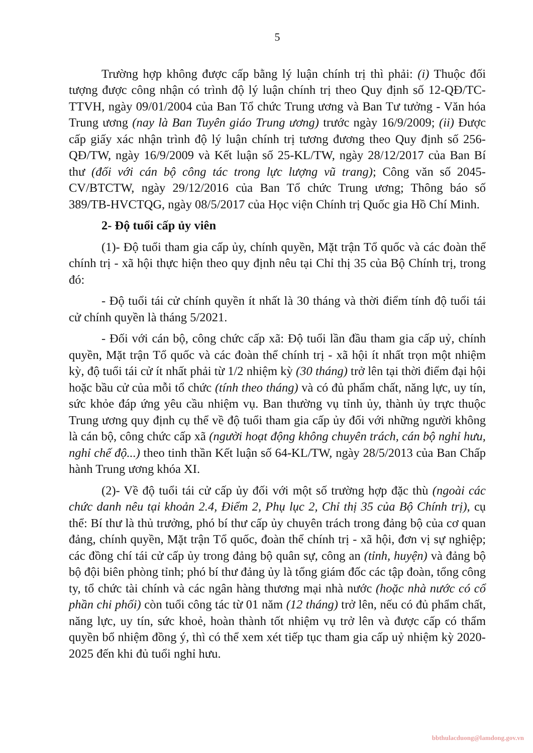5
Trường hợp không được cấp bằng lý luận chính trị thì phải: (i) Thuộc đối tượng được công nhận có trình độ lý luận chính trị theo Quy định số 12-QĐ/TC-TTVH, ngày 09/01/2004 của Ban Tổ chức Trung ương và Ban Tư tưởng - Văn hóa Trung ương (nay là Ban Tuyên giáo Trung ương) trước ngày 16/9/2009; (ii) Được cấp giấy xác nhận trình độ lý luận chính trị tương đương theo Quy định số 256-QĐ/TW, ngày 16/9/2009 và Kết luận số 25-KL/TW, ngày 28/12/2017 của Ban Bí thư (đối với cán bộ công tác trong lực lượng vũ trang); Công văn số 2045-CV/BTCTW, ngày 29/12/2016 của Ban Tổ chức Trung ương; Thông báo số 389/TB-HVCTQG, ngày 08/5/2017 của Học viện Chính trị Quốc gia Hồ Chí Minh.
2- Độ tuổi cấp ủy viên
(1)- Độ tuổi tham gia cấp ủy, chính quyền, Mặt trận Tổ quốc và các đoàn thể chính trị - xã hội thực hiện theo quy định nêu tại Chỉ thị 35 của Bộ Chính trị, trong đó:
- Độ tuổi tái cử chính quyền ít nhất là 30 tháng và thời điểm tính độ tuổi tái cử chính quyền là tháng 5/2021.
- Đối với cán bộ, công chức cấp xã: Độ tuổi lần đầu tham gia cấp uỷ, chính quyền, Mặt trận Tổ quốc và các đoàn thể chính trị - xã hội ít nhất trọn một nhiệm kỳ, độ tuổi tái cử ít nhất phải từ 1/2 nhiệm kỳ (30 tháng) trở lên tại thời điểm đại hội hoặc bầu cử của mỗi tổ chức (tính theo tháng) và có đủ phẩm chất, năng lực, uy tín, sức khỏe đáp ứng yêu cầu nhiệm vụ. Ban thường vụ tỉnh ủy, thành ủy trực thuộc Trung ương quy định cụ thể về độ tuổi tham gia cấp ủy đối với những người không là cán bộ, công chức cấp xã (người hoạt động không chuyên trách, cán bộ nghỉ hưu, nghỉ chế độ...) theo tinh thần Kết luận số 64-KL/TW, ngày 28/5/2013 của Ban Chấp hành Trung ương khóa XI.
(2)- Về độ tuổi tái cử cấp ủy đối với một số trường hợp đặc thù (ngoài các chức danh nêu tại khoản 2.4, Điểm 2, Phụ lục 2, Chỉ thị 35 của Bộ Chính trị), cụ thể: Bí thư là thủ trưởng, phó bí thư cấp ủy chuyên trách trong đảng bộ của cơ quan đảng, chính quyền, Mặt trận Tổ quốc, đoàn thể chính trị - xã hội, đơn vị sự nghiệp; các đồng chí tái cử cấp ủy trong đảng bộ quân sự, công an (tỉnh, huyện) và đảng bộ bộ đội biên phòng tỉnh; phó bí thư đảng ủy là tổng giám đốc các tập đoàn, tổng công ty, tổ chức tài chính và các ngân hàng thương mại nhà nước (hoặc nhà nước có cổ phần chi phối) còn tuổi công tác từ 01 năm (12 tháng) trở lên, nếu có đủ phẩm chất, năng lực, uy tín, sức khoẻ, hoàn thành tốt nhiệm vụ trở lên và được cấp có thẩm quyền bổ nhiệm đồng ý, thì có thể xem xét tiếp tục tham gia cấp uỷ nhiệm kỳ 2020-2025 đến khi đủ tuổi nghỉ hưu.
bbthulacduong@lamdong.gov.vn